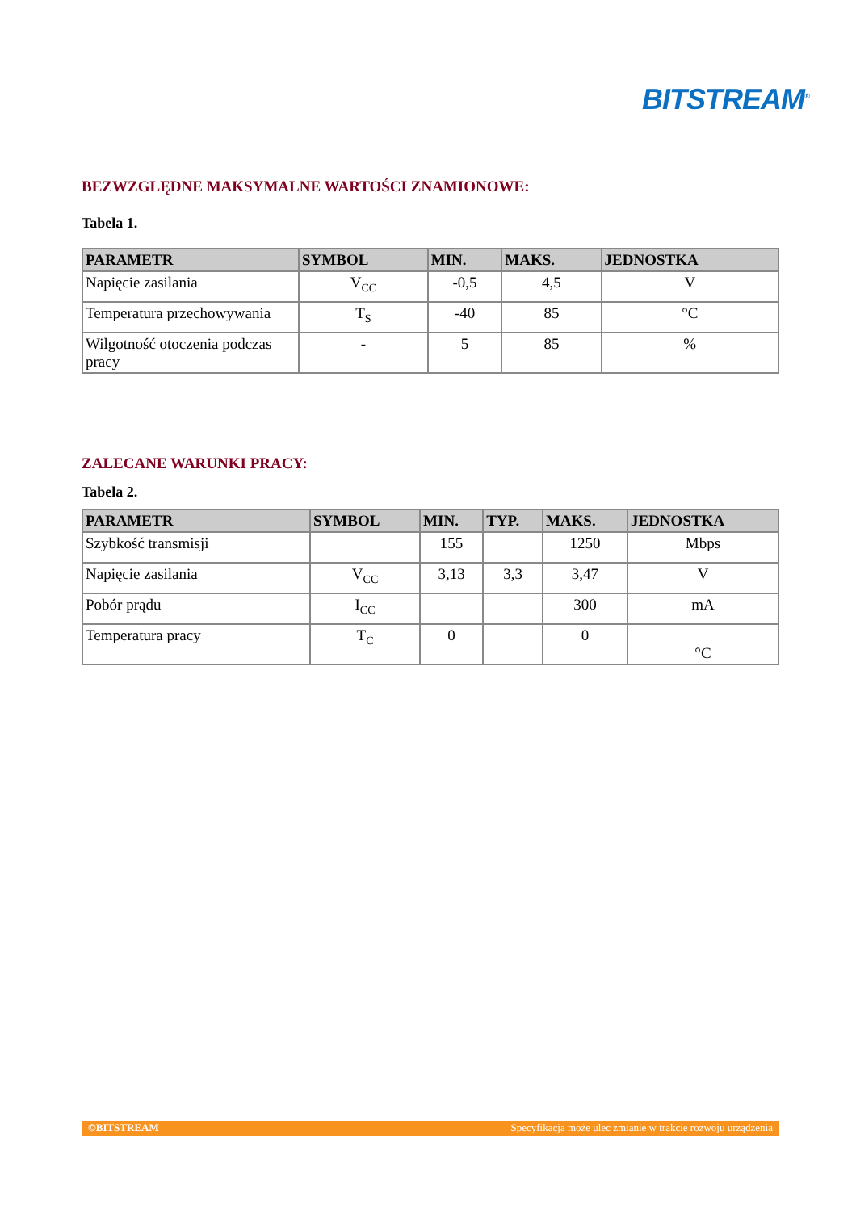BITSTREAM<sup>®</sup>
BEZWZGLĘDNE MAKSYMALNE WARTOŚCI ZNAMIONOWE:
Tabela 1.
| PARAMETR | SYMBOL | MIN. | MAKS. | JEDNOSTKA |
| --- | --- | --- | --- | --- |
| Napięcie zasilania | V<sub>CC</sub> | -0,5 | 4,5 | V |
| Temperatura przechowywania | T<sub>S</sub> | -40 | 85 | °C |
| Wilgotność otoczenia podczas pracy | - | 5 | 85 | % |
ZALECANE WARUNKI PRACY:
Tabela 2.
| PARAMETR | SYMBOL | MIN. | TYP. | MAKS. | JEDNOSTKA |
| --- | --- | --- | --- | --- | --- |
| Szybkość transmisji | | 155 | | 1250 | Mbps |
| Napięcie zasilania | V<sub>CC</sub> | 3,13 | 3,3 | 3,47 | V |
| Pobór prądu | I<sub>CC</sub> | | | 300 | mA |
| Temperatura pracy | T<sub>C</sub> | 0 | | 0 | °C |
©BITSTREAM Specyfikacja może ulec zmianie w trakcie rozwoju urządzenia